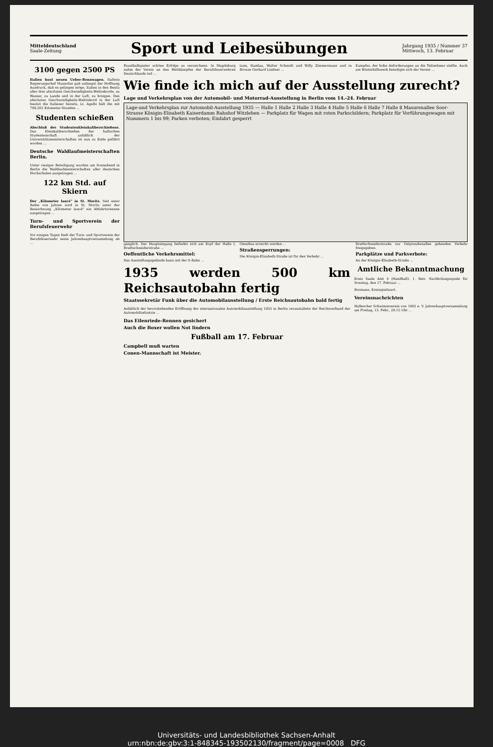Mitteldeutschland
Saale-Zeitung
Sport und Leibesübungen
Jahrgang 1935 / Nummer 37
Mittwoch, 13. Februar
3100 gegen 2500 PS
Italien baut neuen Ueber-Rennwagen. Italiens Regierungschef Mussolini gab unlängst der Hoffnung Ausdruck, daß es gelingen möge, Italien in den Besitz aller drei absoluten Geschwindigkeits-Weltrekorde, zu Wasser, zu Lande und in der Luft, zu bringen. Den absoluten Geschwindigkeits-Weltrekord in der Luft besitzt die Italiener bereits, Lt. Agello hält ihn mit 709,202 Kilometer-Stunden ...
Studenten schießen
Abschluß des Studentenkleinkaliberschießens. Das Kleinkaliberschießen der hallischen Studentenschaft anläßlich der Universitätsmeisterschaften ist nun zu Ende geführt worden ...
Deutsche Waldlaufmeisterschaften Berlin.
Unter riesiger Beteiligung wurden am Sonnabend in Berlin die Waldlaufmeisterschaften aller deutschen Hochschulen ausgetragen ...
122 km Std. auf Skiern
Der „Kilometer lancé" in St. Moritz. Seit einer Reihe von Jahren wird in St. Moritz unter der Bezeichnung „Kilometer lancé" ein Abfahrtsrennen ausgetragen ...
Turn- und Sportverein der Berufsfeuerwehr
Vor einigen Tagen hielt der Turn- und Sportverein der Berufsfeuerwehr seine Jahreshauptversammlung ab ...
Fausthallspieler schöne Erfolge zu verzeichnen. In Magdeburg nahm der Verein an den Wettkämpfen der Berufsfeuerwehren Deutschlands teil ...
tann, Ramlau, Walter Schmidt und Willy Zimmermann und in Bronze Gerhard Lindner ...
Kampfes, der hohe Anforderungen an die Teilnehmer stellte. Auch am Winterhilfswerk beteiligte sich der Verein ...
Wie finde ich mich auf der Ausstellung zurecht?
Lage und Verkehrsplan von der Automobil- und Motorrad-Ausstellung in Berlin vom 14.-24. Februar
Lage-und Verkehrsplan zur Automobil-Ausstellung 1935 — Halle 1 Halle 2 Halle 3 Halle 4 Halle 5 Halle 6 Halle 7 Halle 8 Masurenallee Soor-Strasse Königin-Elisabeth Kaiserdamm Bahnhof Witzleben — Parkplatz für Wagen mit roten Parkschildern; Parkplatz für Vorführungswagen mit Nummern 1 bis 99; Parken verboten; Einfahrt gesperrt
gänglich. Der Haupteingang befindet sich am Kopf der Halle I, Bredtschneiderstraße ...
Oeffentliche Verkehrsmittel:
Das Ausstellungsgelände kann mit der S-Bahn ...
Omnibus erreicht werden ...
Straßensperrungen:
Die Königin-Elisabeth-Straße ist für den Verkehr ...
Bredtschneiderstraße zur Ostpreußenallee gehenden Verkehr freigegeben.
Parkplätze und Parkverbote:
An der Königin-Elisabeth-Straße ...
1935 werden 500 km Reichsautobahn fertig
Staatssekretär Funk über die Automobilausstellung / Erste Reichsautobahn bald fertig
Anläßlich der bevorstehenden Eröffnung der internationalen Automobilausstellung 1935 in Berlin veranstaltete der Reichsverband der Automobilindustrie ...
Das Eilenriede-Rennen gesichert
Auch die Boxer wollen Not lindern
Fußball am 17. Februar
Campbell muß warten
Conen-Mannschaft ist Meister.
Amtliche Bekanntmachung
Kreis Saale Amt 4 (Handball). 1. Betr. Nachholungsspiele für Sonntag, den 17. Februar ...
Bormann, Kreisspielwart.
Vereinsnachrichten
Hallescher Schwimmverein von 1902 e. V. Jahreshauptversammlung am Freitag, 15. Febr., 20.15 Uhr ...
Universitäts- und Landesbibliothek Sachsen-Anhalt
urn:nbn:de:gbv:3:1-848345-193502130/fragment/page=0008 DFG